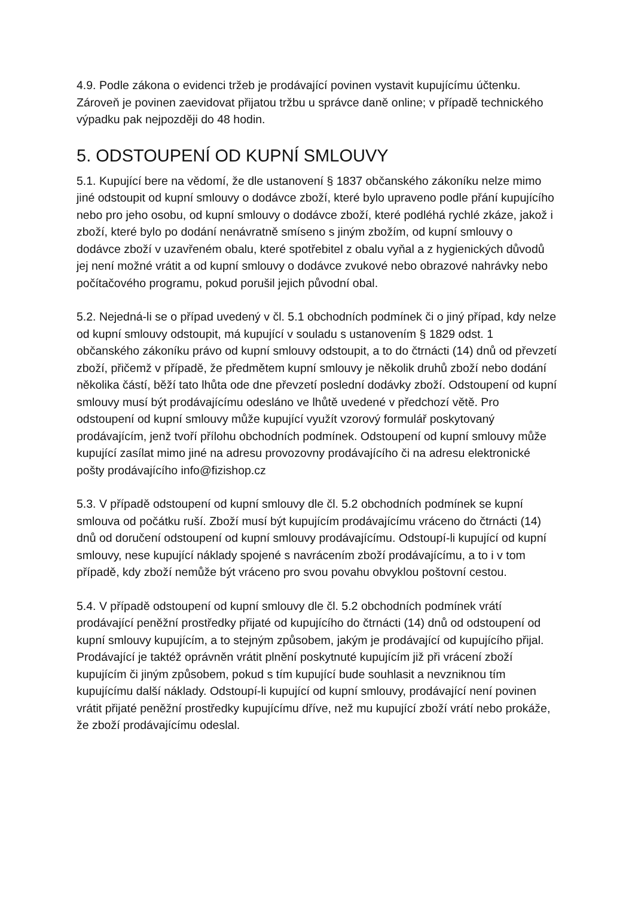4.9. Podle zákona o evidenci tržeb je prodávající povinen vystavit kupujícímu účtenku. Zároveň je povinen zaevidovat přijatou tržbu u správce daně online; v případě technického výpadku pak nejpozději do 48 hodin.
5. ODSTOUPENÍ OD KUPNÍ SMLOUVY
5.1. Kupující bere na vědomí, že dle ustanovení § 1837 občanského zákoníku nelze mimo jiné odstoupit od kupní smlouvy o dodávce zboží, které bylo upraveno podle přání kupujícího nebo pro jeho osobu, od kupní smlouvy o dodávce zboží, které podléhá rychlé zkáze, jakož i zboží, které bylo po dodání nenávratně smíseno s jiným zbožím, od kupní smlouvy o dodávce zboží v uzavřeném obalu, které spotřebitel z obalu vyňal a z hygienických důvodů jej není možné vrátit a od kupní smlouvy o dodávce zvukové nebo obrazové nahrávky nebo počítačového programu, pokud porušil jejich původní obal.
5.2. Nejedná-li se o případ uvedený v čl. 5.1 obchodních podmínek či o jiný případ, kdy nelze od kupní smlouvy odstoupit, má kupující v souladu s ustanovením § 1829 odst. 1 občanského zákoníku právo od kupní smlouvy odstoupit, a to do čtrnácti (14) dnů od převzetí zboží, přičemž v případě, že předmětem kupní smlouvy je několik druhů zboží nebo dodání několika částí, běží tato lhůta ode dne převzetí poslední dodávky zboží. Odstoupení od kupní smlouvy musí být prodávajícímu odesláno ve lhůtě uvedené v předchozí větě. Pro odstoupení od kupní smlouvy může kupující využít vzorový formulář poskytovaný prodávajícím, jenž tvoří přílohu obchodních podmínek. Odstoupení od kupní smlouvy může kupující zasílat mimo jiné na adresu provozovny prodávajícího či na adresu elektronické pošty prodávajícího info@fizishop.cz
5.3. V případě odstoupení od kupní smlouvy dle čl. 5.2 obchodních podmínek se kupní smlouva od počátku ruší. Zboží musí být kupujícím prodávajícímu vráceno do čtrnácti (14) dnů od doručení odstoupení od kupní smlouvy prodávajícímu. Odstoupí-li kupující od kupní smlouvy, nese kupující náklady spojené s navrácením zboží prodávajícímu, a to i v tom případě, kdy zboží nemůže být vráceno pro svou povahu obvyklou poštovní cestou.
5.4. V případě odstoupení od kupní smlouvy dle čl. 5.2 obchodních podmínek vrátí prodávající peněžní prostředky přijaté od kupujícího do čtrnácti (14) dnů od odstoupení od kupní smlouvy kupujícím, a to stejným způsobem, jakým je prodávající od kupujícího přijal. Prodávající je taktéž oprávněn vrátit plnění poskytnuté kupujícím již při vrácení zboží kupujícím či jiným způsobem, pokud s tím kupující bude souhlasit a nevzniknou tím kupujícímu další náklady. Odstoupí-li kupující od kupní smlouvy, prodávající není povinen vrátit přijaté peněžní prostředky kupujícímu dříve, než mu kupující zboží vrátí nebo prokáže, že zboží prodávajícímu odeslal.